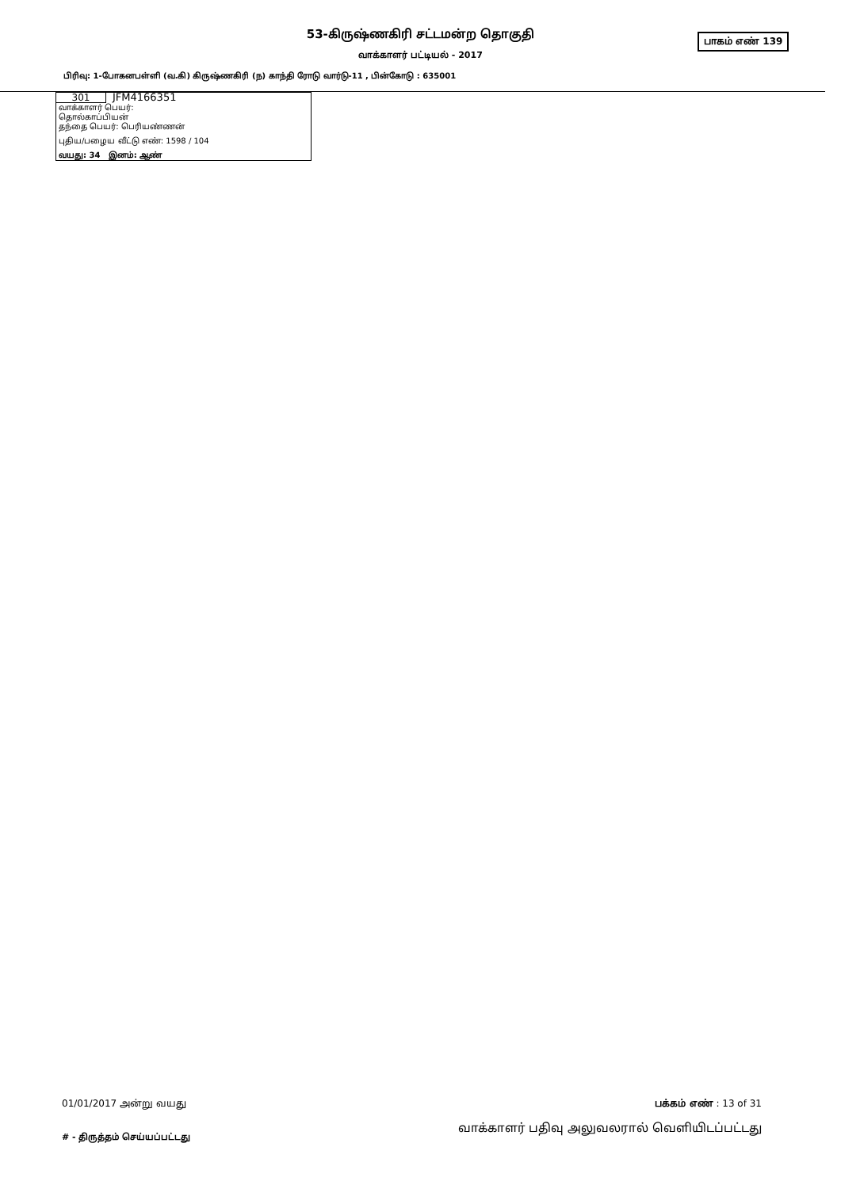53-கிருஷ்ணகிரி சட்டமன்ற தொகுதி பாகம் எண் 139
வாக்காளர் பட்டியல் - 2017
பிரிவு: 1-போகனபள்ளி (வ.கி) கிருஷ்ணகிரி (ந) காந்தி ரோடு வார்டு-11 , பின்கோடு : 635001
301 JFM4166351
வாக்காளர் பெயர்:
தொல்காப்பியன்
தந்தை பெயர்: பெரியண்ணன்
புதிய/பழைய வீட்டு எண்: 1598 / 104
வயது: 34 இனம்: ஆண்
01/01/2017 அன்று வயது பக்கம் எண் : 13 of 31
# - திருத்தம் செய்யப்பட்டது வாக்காளர் பதிவு அலுவலரால் வெளியிடப்பட்டது